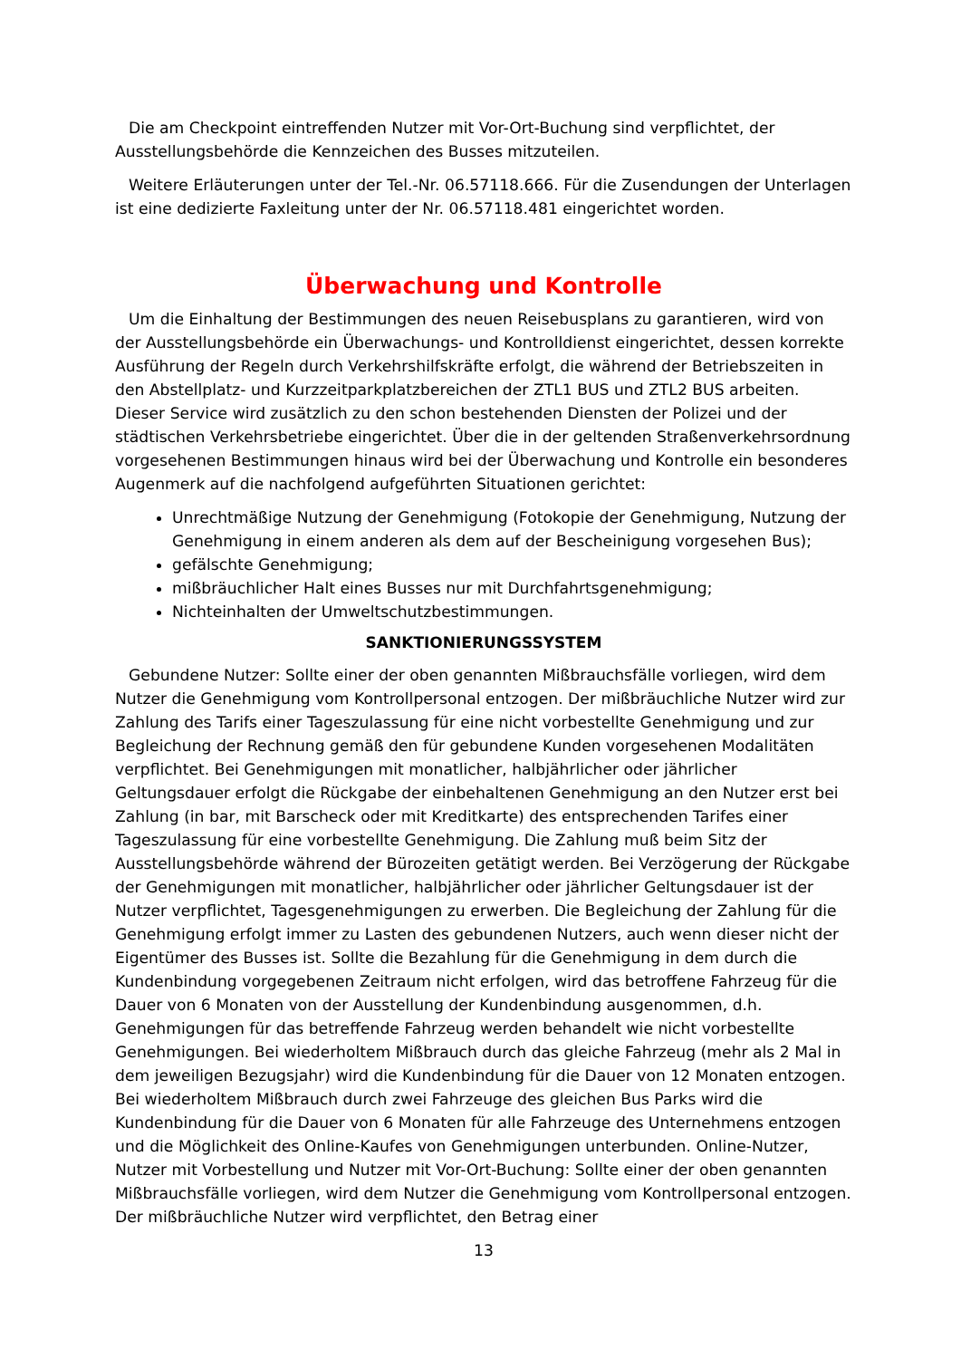Die am Checkpoint eintreffenden Nutzer mit Vor-Ort-Buchung sind verpflichtet, der Ausstellungsbehörde die Kennzeichen des Busses mitzuteilen.
Weitere Erläuterungen unter der Tel.-Nr. 06.57118.666. Für die Zusendungen der Unterlagen ist eine dedizierte Faxleitung unter der Nr. 06.57118.481 eingerichtet worden.
Überwachung und Kontrolle
Um die Einhaltung der Bestimmungen des neuen Reisebusplans zu garantieren, wird von der Ausstellungsbehörde ein Überwachungs- und Kontrolldienst eingerichtet, dessen korrekte Ausführung der Regeln durch Verkehrshilfskräfte erfolgt, die während der Betriebszeiten in den Abstellplatz- und Kurzzeitparkplatzbereichen der ZTL1 BUS und ZTL2 BUS arbeiten. Dieser Service wird zusätzlich zu den schon bestehenden Diensten der Polizei und der städtischen Verkehrsbetriebe eingerichtet. Über die in der geltenden Straßenverkehrsordnung vorgesehenen Bestimmungen hinaus wird bei der Überwachung und Kontrolle ein besonderes Augenmerk auf die nachfolgend aufgeführten Situationen gerichtet:
Unrechtmäßige Nutzung der Genehmigung (Fotokopie der Genehmigung, Nutzung der Genehmigung in einem anderen als dem auf der Bescheinigung vorgesehen Bus);
gefälschte Genehmigung;
mißbräuchlicher Halt eines Busses nur mit Durchfahrtsgenehmigung;
Nichteinhalten der Umweltschutzbestimmungen.
SANKTIONIERUNGSSYSTEM
Gebundene Nutzer: Sollte einer der oben genannten Mißbrauchsfälle vorliegen, wird dem Nutzer die Genehmigung vom Kontrollpersonal entzogen. Der mißbräuchliche Nutzer wird zur Zahlung des Tarifs einer Tageszulassung für eine nicht vorbestellte Genehmigung und zur Begleichung der Rechnung gemäß den für gebundene Kunden vorgesehenen Modalitäten verpflichtet. Bei Genehmigungen mit monatlicher, halbjährlicher oder jährlicher Geltungsdauer erfolgt die Rückgabe der einbehaltenen Genehmigung an den Nutzer erst bei Zahlung (in bar, mit Barscheck oder mit Kreditkarte) des entsprechenden Tarifes einer Tageszulassung für eine vorbestellte Genehmigung. Die Zahlung muß beim Sitz der Ausstellungsbehörde während der Bürozeiten getätigt werden. Bei Verzögerung der Rückgabe der Genehmigungen mit monatlicher, halbjährlicher oder jährlicher Geltungsdauer ist der Nutzer verpflichtet, Tagesgenehmigungen zu erwerben. Die Begleichung der Zahlung für die Genehmigung erfolgt immer zu Lasten des gebundenen Nutzers, auch wenn dieser nicht der Eigentümer des Busses ist. Sollte die Bezahlung für die Genehmigung in dem durch die Kundenbindung vorgegebenen Zeitraum nicht erfolgen, wird das betroffene Fahrzeug für die Dauer von 6 Monaten von der Ausstellung der Kundenbindung ausgenommen, d.h. Genehmigungen für das betreffende Fahrzeug werden behandelt wie nicht vorbestellte Genehmigungen. Bei wiederholtem Mißbrauch durch das gleiche Fahrzeug (mehr als 2 Mal in dem jeweiligen Bezugsjahr) wird die Kundenbindung für die Dauer von 12 Monaten entzogen. Bei wiederholtem Mißbrauch durch zwei Fahrzeuge des gleichen Bus Parks wird die Kundenbindung für die Dauer von 6 Monaten für alle Fahrzeuge des Unternehmens entzogen und die Möglichkeit des Online-Kaufes von Genehmigungen unterbunden. Online-Nutzer, Nutzer mit Vorbestellung und Nutzer mit Vor-Ort-Buchung: Sollte einer der oben genannten Mißbrauchsfälle vorliegen, wird dem Nutzer die Genehmigung vom Kontrollpersonal entzogen. Der mißbräuchliche Nutzer wird verpflichtet, den Betrag einer
13